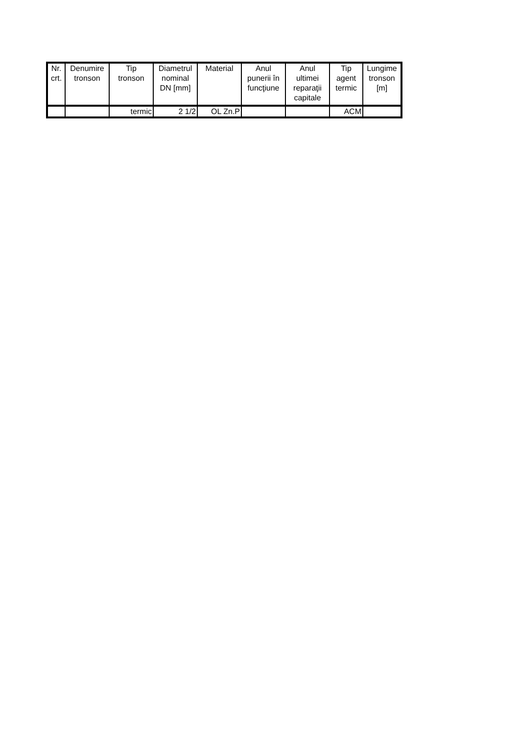| Nr. crt. | Denumire tronson | Tip tronson | Diametrul nominal DN [mm] | Material | Anul punerii în funcţiune | Anul ultimei reparaţii capitale | Tip agent termic | Lungime tronson [m] |
| --- | --- | --- | --- | --- | --- | --- | --- | --- |
| | | termic | 2 1/2 | OL Zn.P | | | ACM | |